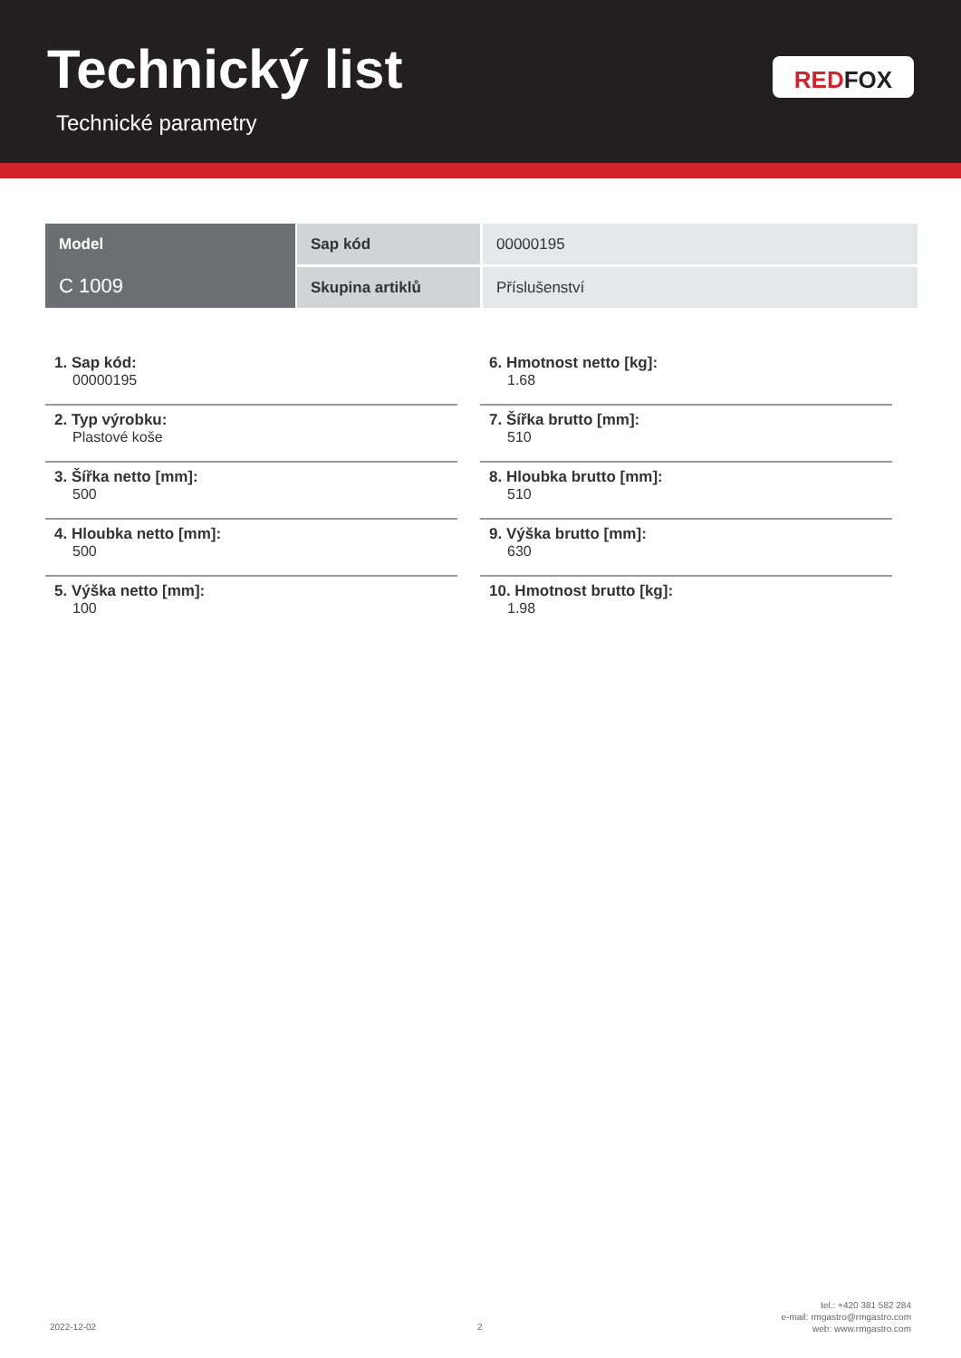Technický list
Technické parametry
RED FOX
| Model | Sap kód | 00000195 |
| C 1009 | Skupina artiklů | Příslušenství |
1. Sap kód:
00000195
2. Typ výrobku:
Plastové koše
3. Šířka netto [mm]:
500
4. Hloubka netto [mm]:
500
5. Výška netto [mm]:
100
6. Hmotnost netto [kg]:
1.68
7. Šířka brutto [mm]:
510
8. Hloubka brutto [mm]:
510
9. Výška brutto [mm]:
630
10. Hmotnost brutto [kg]:
1.98
2022-12-02 2
tel.: +420 381 582 284
e-mail: rmgastro@rmgastro.com
web: www.rmgastro.com